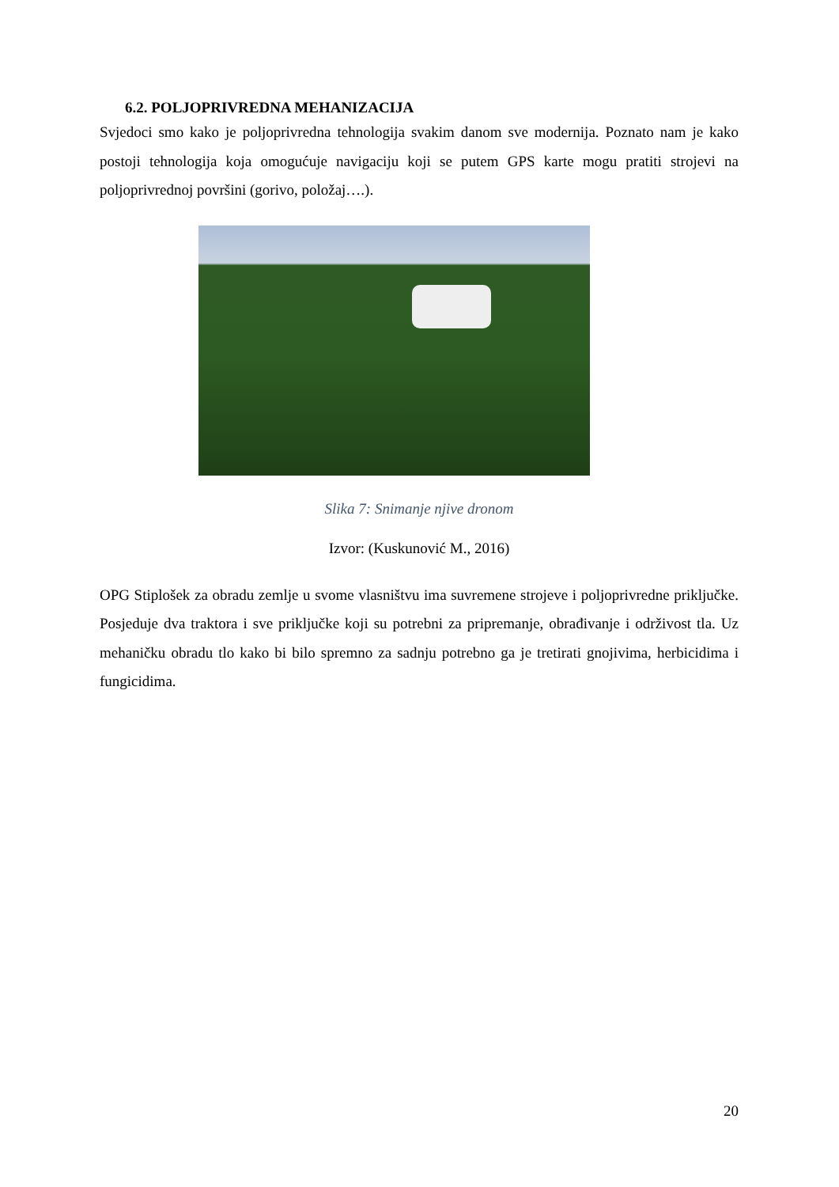6.2. POLJOPRIVREDNA MEHANIZACIJA
Svjedoci smo kako je poljoprivredna tehnologija svakim danom sve modernija. Poznato nam je kako postoji tehnologija koja omogućuje navigaciju koji se putem GPS karte mogu pratiti strojevi na poljoprivrednoj površini (gorivo, položaj….).
Slika 7: Snimanje njive dronom
Izvor: (Kuskunović M., 2016)
OPG Stiplošek za obradu zemlje u svome vlasništvu ima suvremene strojeve i poljoprivredne priključke. Posjeduje dva traktora i sve priključke koji su potrebni za pripremanje, obrađivanje i održivost tla. Uz mehaničku obradu tlo kako bi bilo spremno za sadnju potrebno ga je tretirati gnojivima, herbicidima i fungicidima.
20